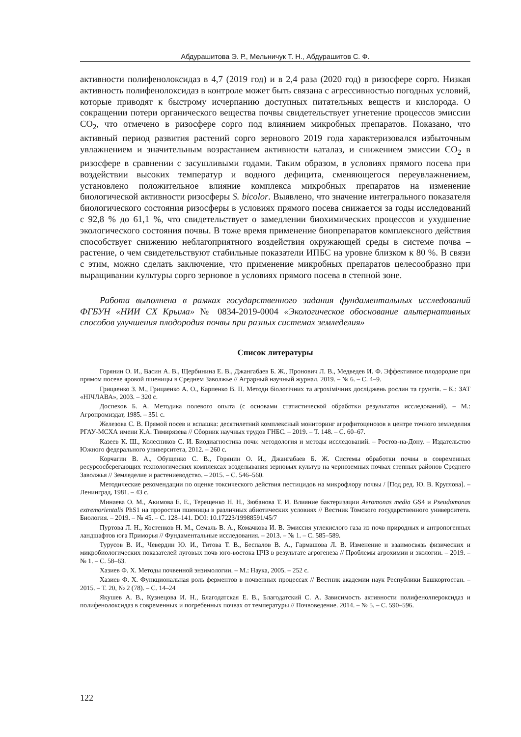Абдурашитова Э. Р., Мельничук Т. Н., Абдурашитов С. Ф.
активности полифенолоксидаз в 4,7 (2019 год) и в 2,4 раза (2020 год) в ризосфере сорго. Низкая активность полифенолоксидаз в контроле может быть связана с агрессивностью погодных условий, которые приводят к быстрому исчерпанию доступных питательных веществ и кислорода. О сокращении потери органического вещества почвы свидетельствует угнетение процессов эмиссии CO<sub>2</sub>, что отмечено в ризосфере сорго под влиянием микробных препаратов. Показано, что активный период развития растений сорго зернового 2019 года характеризовался избыточным увлажнением и значительным возрастанием активности каталаз, и снижением эмиссии CO<sub>2</sub> в ризосфере в сравнении с засушливыми годами. Таким образом, в условиях прямого посева при воздействии высоких температур и водного дефицита, сменяющегося переувлажнением, установлено положительное влияние комплекса микробных препаратов на изменение биологической активности ризосферы S. bicolor. Выявлено, что значение интегрального показателя биологического состояния ризосферы в условиях прямого посева снижается за годы исследований с 92,8 % до 61,1 %, что свидетельствует о замедлении биохимических процессов и ухудшение экологического состояния почвы. В тоже время применение биопрепаратов комплексного действия способствует снижению неблагоприятного воздействия окружающей среды в системе почва – растение, о чем свидетельствуют стабильные показатели ИПБС на уровне близком к 80 %. В связи с этим, можно сделать заключение, что применение микробных препаратов целесообразно при выращивании культуры сорго зерновое в условиях прямого посева в степной зоне.
Работа выполнена в рамках государственного задания фундаментальных исследований ФГБУН «НИИ СХ Крыма» № 0834-2019-0004 «Экологическое обоснование альтернативных способов улучшения плодородия почвы при разных системах земледелия»
Список литературы
Горянин О. И., Васин А. В., Щербинина Е. В., Джангабаев Б. Ж., Пронович Л. В., Медведев И. Ф. Эффективное плодородие при прямом посеве яровой пшеницы в Среднем Заволжье // Аграрный научный журнал. 2019. – № 6. – С. 4–9.
Грицаенко З. М., Грицаенко А. О., Карпенко В. П. Методи біологічних та агрохімічних досліджень рослин та грунтів. – К.: ЗАТ «НІЧЛАВА», 2003. – 320 с.
Доспехов Б. А. Методика полевого опыта (с основами статистической обработки результатов исследований). – М.: Агропромиздат, 1985. – 351 с.
Железова С. В. Прямой посев и вспашка: десятилетний комплексный мониторинг агрофитоценозов в центре точного земледелия РГАУ-МСХА имени К.А. Тимирязева // Сборник научных трудов ГНБС. – 2019. – Т. 148. – С. 60–67.
Казеев К. Ш., Колесников С. И. Биодиагностика почв: методология и методы исследований. – Ростов-на-Дону. – Издательство Южного федерального университета, 2012. – 260 с.
Корчагин В. А., Обущенко С. В., Горянин О. И., Джангабаев Б. Ж. Системы обработки почвы в современных ресурсосберегающих технологических комплексах возделывания зерновых культур на черноземных почвах степных районов Среднего Заволжья // Земледелие и растениеводство. – 2015. – С. 546–560.
Методические рекомендации по оценке токсического действия пестицидов на микрофлору почвы / [Под ред. Ю. В. Круглова]. – Ленинград, 1981. – 43 с.
Минаева О. М., Акимова Е. Е., Терещенко Н. Н., Зюбанова Т. И. Влияние бактеризации Aeromonas media GS4 и Pseudomonas extremorientalis PhS1 на проростки пшеницы в различных абиотических условиях // Вестник Томского государственного университета. Биология. – 2019. – № 45. – С. 128–141. DOI: 10.17223/19988591/45/7
Пуртова Л. Н., Костенков Н. М., Семаль В. А., Комачкова И. В. Эмиссия углекислого газа из почв природных и антропогенных ландшафтов юга Приморья // Фундаментальные исследования. – 2013. – № 1. – С. 585–589.
Турусов В. И., Чевердин Ю. И., Титова Т. В., Беспалов В. А., Гармашова Л. В. Изменение и взаимосвязь физических и микробиологических показателей луговых почв юго-востока ЦЧЗ в результате агрогенеза // Проблемы агрохимии и экологии. – 2019. – № 1. – С. 58–63.
Хазиев Ф. Х. Методы почвенной энзимологии. – М.: Наука, 2005. – 252 с.
Хазиев Ф. Х. Функциональная роль ферментов в почвенных процессах // Вестник академии наук Республики Башкортостан. – 2015. – Т. 20, № 2 (78). – С. 14–24
Якушев А. В., Кузнецова И. Н., Благодатская Е. В., Благодатский С. А. Зависимость активности полифенолпероксидаз и полифенолоксидаз в современных и погребенных почвах от температуры // Почвоведение. 2014. – № 5. – С. 590–596.
122